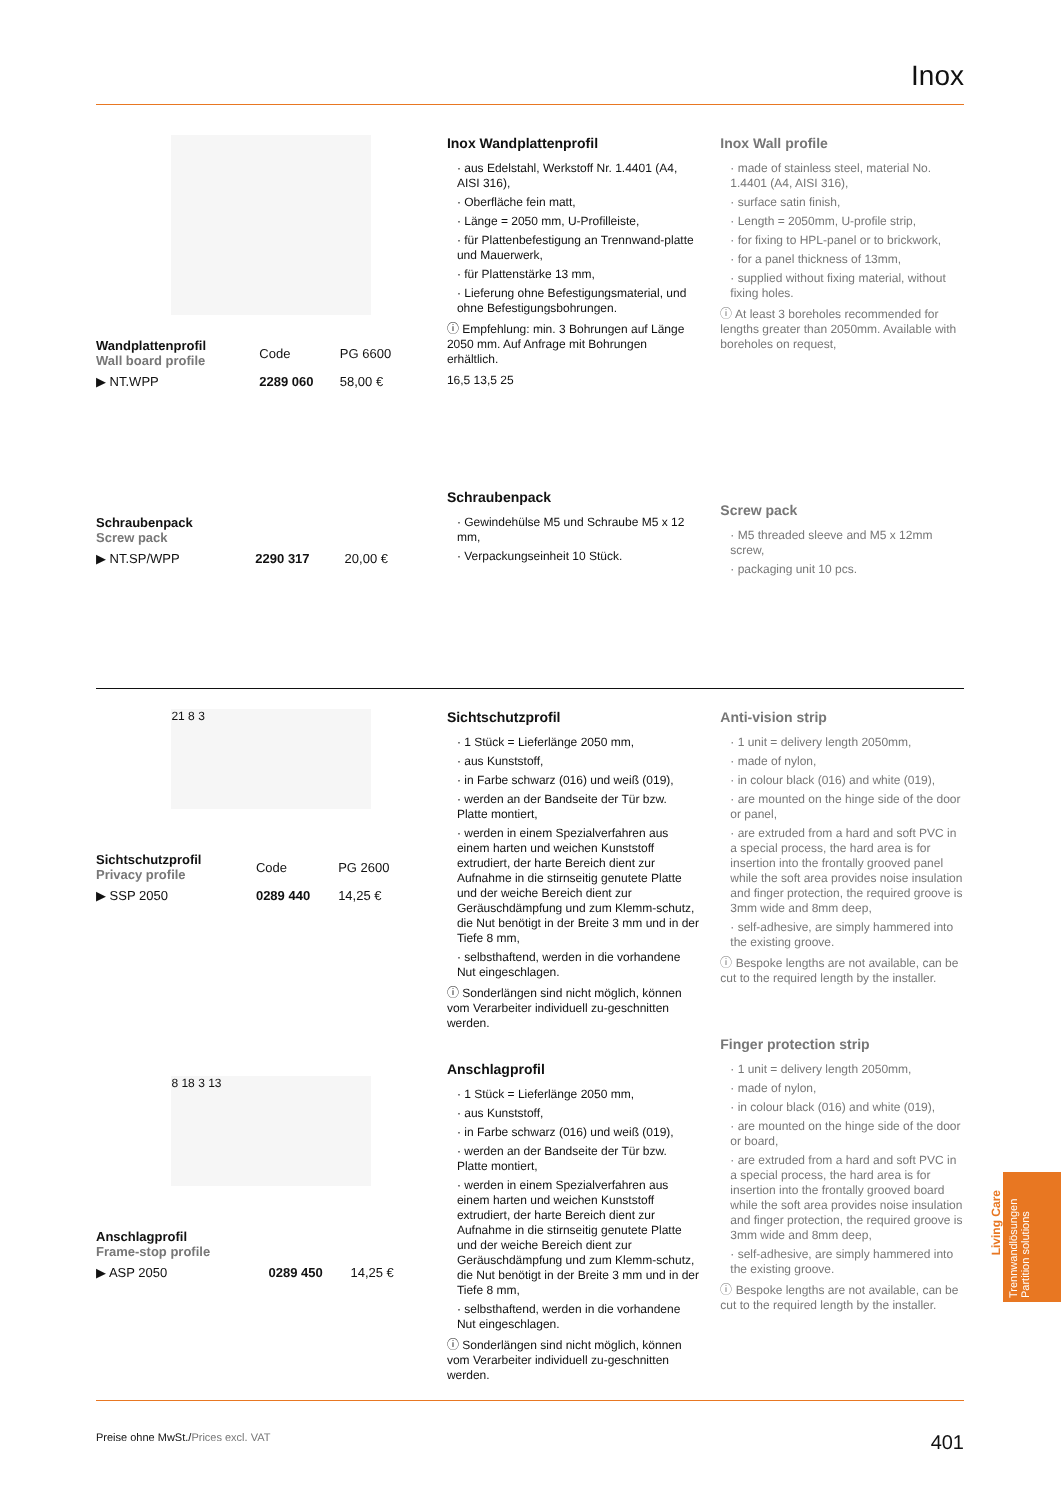Inox
| Wandplattenprofil Wall board profile | Code | PG 6600 |
| ▶ NT.WPP | 2289 060 | 58,00 € |
| Schraubenpack Screw pack | | |
| ▶ NT.SP/WPP | 2290 317 | 20,00 € |
Inox Wandplattenprofil
· aus Edelstahl, Werkstoff Nr. 1.4401 (A4, AISI 316),
· Oberfläche fein matt,
· Länge = 2050 mm, U-Profilleiste,
· für Plattenbefestigung an Trennwand-platte und Mauerwerk,
· für Plattenstärke 13 mm,
· Lieferung ohne Befestigungsmaterial, und ohne Befestigungsbohrungen.
ⓘ Empfehlung: min. 3 Bohrungen auf Länge 2050 mm. Auf Anfrage mit Bohrungen erhältlich.
16,5 13,5 25
Schraubenpack
· Gewindehülse M5 und Schraube M5 x 12 mm,
· Verpackungseinheit 10 Stück.
Inox Wall profile
· made of stainless steel, material No. 1.4401 (A4, AISI 316),
· surface satin finish,
· Length = 2050mm, U-profile strip,
· for fixing to HPL-panel or to brickwork,
· for a panel thickness of 13mm,
· supplied without fixing material, without fixing holes.
ⓘ At least 3 boreholes recommended for lengths greater than 2050mm. Available with boreholes on request,
Screw pack
· M5 threaded sleeve and M5 x 12mm screw,
· packaging unit 10 pcs.
21 8 3
| Sichtschutzprofil Privacy profile | Code | PG 2600 |
| ▶ SSP 2050 | 0289 440 | 14,25 € |
8 18 3 13
| Anschlagprofil Frame-stop profile | | |
| ▶ ASP 2050 | 0289 450 | 14,25 € |
Sichtschutzprofil
· 1 Stück = Lieferlänge 2050 mm,
· aus Kunststoff,
· in Farbe schwarz (016) und weiß (019),
· werden an der Bandseite der Tür bzw. Platte montiert,
· werden in einem Spezialverfahren aus einem harten und weichen Kunststoff extrudiert, der harte Bereich dient zur Aufnahme in die stirnseitig genutete Platte und der weiche Bereich dient zur Geräuschdämpfung und zum Klemm-schutz, die Nut benötigt in der Breite 3 mm und in der Tiefe 8 mm,
· selbsthaftend, werden in die vorhandene Nut eingeschlagen.
ⓘ Sonderlängen sind nicht möglich, können vom Verarbeiter individuell zu-geschnitten werden.
Anschlagprofil
· 1 Stück = Lieferlänge 2050 mm,
· aus Kunststoff,
· in Farbe schwarz (016) und weiß (019),
· werden an der Bandseite der Tür bzw. Platte montiert,
· werden in einem Spezialverfahren aus einem harten und weichen Kunststoff extrudiert, der harte Bereich dient zur Aufnahme in die stirnseitig genutete Platte und der weiche Bereich dient zur Geräuschdämpfung und zum Klemm-schutz, die Nut benötigt in der Breite 3 mm und in der Tiefe 8 mm,
· selbsthaftend, werden in die vorhandene Nut eingeschlagen.
ⓘ Sonderlängen sind nicht möglich, können vom Verarbeiter individuell zu-geschnitten werden.
Anti-vision strip
· 1 unit = delivery length 2050mm,
· made of nylon,
· in colour black (016) and white (019),
· are mounted on the hinge side of the door or panel,
· are extruded from a hard and soft PVC in a special process, the hard area is for insertion into the frontally grooved panel while the soft area provides noise insulation and finger protection, the required groove is 3mm wide and 8mm deep,
· self-adhesive, are simply hammered into the existing groove.
ⓘ Bespoke lengths are not available, can be cut to the required length by the installer.
Finger protection strip
· 1 unit = delivery length 2050mm,
· made of nylon,
· in colour black (016) and white (019),
· are mounted on the hinge side of the door or board,
· are extruded from a hard and soft PVC in a special process, the hard area is for insertion into the frontally grooved board while the soft area provides noise insulation and finger protection, the required groove is 3mm wide and 8mm deep,
· self-adhesive, are simply hammered into the existing groove.
ⓘ Bespoke lengths are not available, can be cut to the required length by the installer.
Living Care
Trennwandlösungen
Partition solutions
Preise ohne MwSt./Prices excl. VAT 401